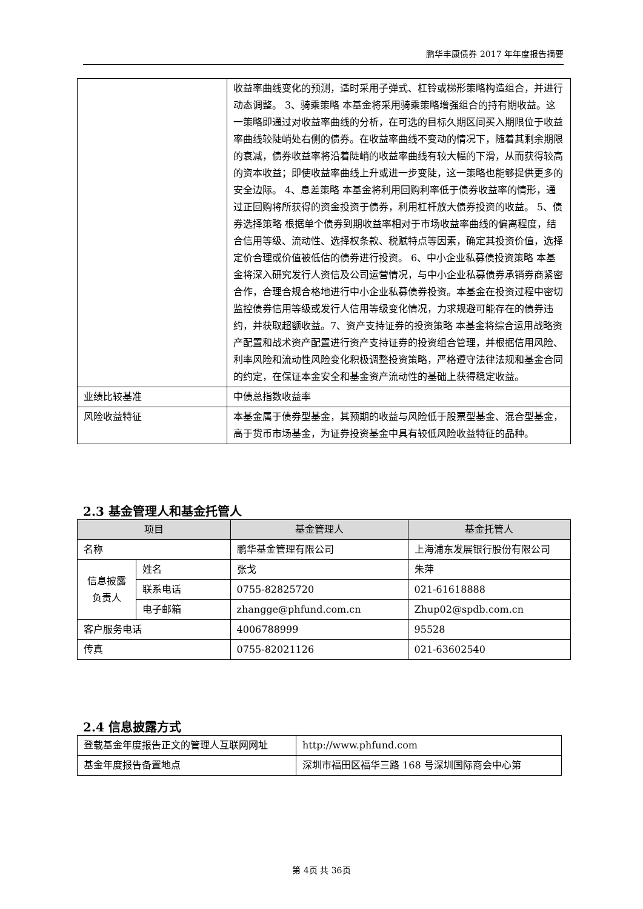鹏华丰康债券 2017 年年度报告摘要
| | 收益率曲线变化的预测，适时采用子弹式、杠铃或梯形策略构造组合，并进行动态调整。 3、骑乘策略 本基金将采用骑乘策略增强组合的持有期收益。这一策略即通过对收益率曲线的分析，在可选的目标久期区间买入期限位于收益率曲线较陡峭处右侧的债券。在收益率曲线不变动的情况下，随着其剩余期限的衰减，债券收益率将沿着陡峭的收益率曲线有较大幅的下滑，从而获得较高的资本收益；即使收益率曲线上升或进一步变陡，这一策略也能够提供更多的安全边际。 4、息差策略 本基金将利用回购利率低于债券收益率的情形，通过正回购将所获得的资金投资于债券，利用杠杆放大债券投资的收益。 5、债券选择策略 根据单个债券到期收益率相对于市场收益率曲线的偏离程度，结合信用等级、流动性、选择权条款、税赋特点等因素，确定其投资价值，选择定价合理或价值被低估的债券进行投资。 6、中小企业私募债投资策略 本基金将深入研究发行人资信及公司运营情况，与中小企业私募债券承销券商紧密合作，合理合规合格地进行中小企业私募债券投资。本基金在投资过程中密切监控债券信用等级或发行人信用等级变化情况，力求规避可能存在的债券违约，并获取超额收益。7、资产支持证券的投资策略 本基金将综合运用战略资产配置和战术资产配置进行资产支持证券的投资组合管理，并根据信用风险、利率风险和流动性风险变化积极调整投资策略，严格遵守法律法规和基金合同的约定，在保证本金安全和基金资产流动性的基础上获得稳定收益。 |
| 业绩比较基准 | 中债总指数收益率 |
| 风险收益特征 | 本基金属于债券型基金，其预期的收益与风险低于股票型基金、混合型基金，高于货币市场基金，为证券投资基金中具有较低风险收益特征的品种。 |
2.3 基金管理人和基金托管人
| 项目 | | 基金管理人 | 基金托管人 |
| --- | --- | --- | --- |
| 名称 | | 鹏华基金管理有限公司 | 上海浦东发展银行股份有限公司 |
| 信息披露负责人 | 姓名 | 张戈 | 朱萍 |
| | 联系电话 | 0755-82825720 | 021-61618888 |
| | 电子邮箱 | zhangge@phfund.com.cn | Zhup02@spdb.com.cn |
| 客户服务电话 | | 4006788999 | 95528 |
| 传真 | | 0755-82021126 | 021-63602540 |
2.4 信息披露方式
| 登载基金年度报告正文的管理人互联网网址 | http://www.phfund.com |
| 基金年度报告备置地点 | 深圳市福田区福华三路 168 号深圳国际商会中心第 |
第 4页 共 36页